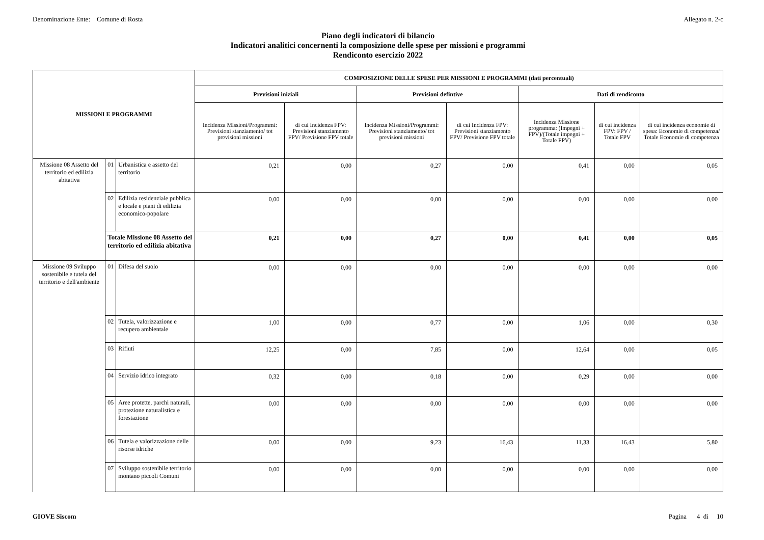Denominazione Ente: Comune di Rosta Allegato n. 2-c
Piano degli indicatori di bilancio
Indicatori analitici concernenti la composizione delle spese per missioni e programmi
Rendiconto esercizio 2022
| MISSIONI E PROGRAMMI | | | COMPOSIZIONE DELLE SPESE PER MISSIONI E PROGRAMMI (dati percentuali) | | | | | | |
| --- | --- | --- | --- | --- | --- | --- | --- | --- | --- |
| | | | Previsioni iniziali | | Previsioni defintive | | Dati di rendiconto | | |
| | | | Incidenza Missioni/Programmi: Previsioni stanziamento/ tot previsioni missioni | di cui Incidenza FPV: Previsioni stanziamento FPV/ Previsione FPV totale | Incidenza Missioni/Programmi: Previsioni stanziamento/ tot previsioni missioni | di cui Incidenza FPV: Previsioni stanziamento FPV/ Previsione FPV totale | Incidenza Missione programma: (Impegni + FPV)/(Totale impegni + Totale FPV) | di cui incidenza FPV: FPV / Totale FPV | di cui incidenza economie di spesa: Economie di competenza/ Totale Economie di competenza |
| Missione 08 Assetto del territorio ed edilizia abitativa | 01 | Urbanistica e assetto del territorio | 0,21 | 0,00 | 0,27 | 0,00 | 0,41 | 0,00 | 0,05 |
| | 02 | Edilizia residenziale pubblica e locale e piani di edilizia economico-popolare | 0,00 | 0,00 | 0,00 | 0,00 | 0,00 | 0,00 | 0,00 |
| | Totale Missione 08 Assetto del territorio ed edilizia abitativa | | 0,21 | 0,00 | 0,27 | 0,00 | 0,41 | 0,00 | 0,05 |
| Missione 09 Sviluppo sostenibile e tutela del territorio e dell'ambiente | 01 | Difesa del suolo | 0,00 | 0,00 | 0,00 | 0,00 | 0,00 | 0,00 | 0,00 |
| | 02 | Tutela, valorizzazione e recupero ambientale | 1,00 | 0,00 | 0,77 | 0,00 | 1,06 | 0,00 | 0,30 |
| | 03 | Rifiuti | 12,25 | 0,00 | 7,85 | 0,00 | 12,64 | 0,00 | 0,05 |
| | 04 | Servizio idrico integrato | 0,32 | 0,00 | 0,18 | 0,00 | 0,29 | 0,00 | 0,00 |
| | 05 | Aree protette, parchi naturali, protezione naturalistica e forestazione | 0,00 | 0,00 | 0,00 | 0,00 | 0,00 | 0,00 | 0,00 |
| | 06 | Tutela e valorizzazione delle risorse idriche | 0,00 | 0,00 | 9,23 | 16,43 | 11,33 | 16,43 | 5,80 |
| | 07 | Sviluppo sostenibile territorio montano piccoli Comuni | 0,00 | 0,00 | 0,00 | 0,00 | 0,00 | 0,00 | 0,00 |
GIOVE Siscom Pagina 4 di 10